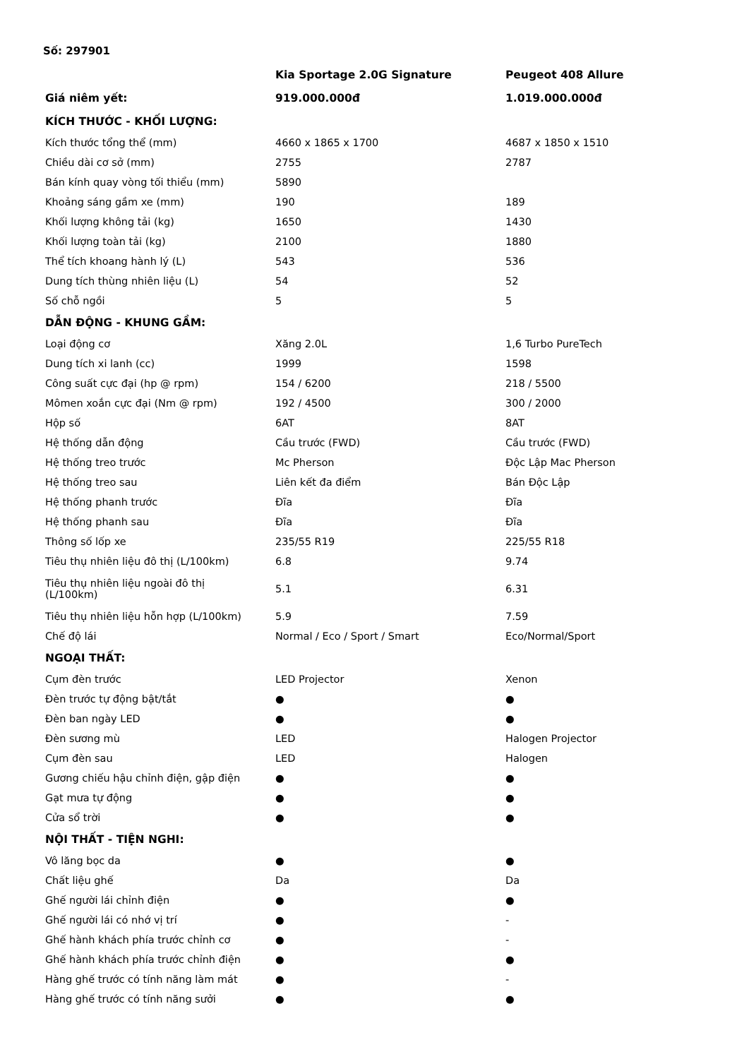Số: 297901
| | Kia Sportage 2.0G Signature | Peugeot 408 Allure |
| --- | --- | --- |
| Giá niêm yết: | 919.000.000đ | 1.019.000.000đ |
| KÍCH THƯỚC - KHỐI LƯỢNG: | | |
| Kích thước tổng thể (mm) | 4660 x 1865 x 1700 | 4687 x 1850 x 1510 |
| Chiều dài cơ sở (mm) | 2755 | 2787 |
| Bán kính quay vòng tối thiểu (mm) | 5890 | |
| Khoảng sáng gầm xe (mm) | 190 | 189 |
| Khối lượng không tải (kg) | 1650 | 1430 |
| Khối lượng toàn tải (kg) | 2100 | 1880 |
| Thể tích khoang hành lý (L) | 543 | 536 |
| Dung tích thùng nhiên liệu (L) | 54 | 52 |
| Số chỗ ngồi | 5 | 5 |
| DẪN ĐỘNG - KHUNG GẦM: | | |
| Loại động cơ | Xăng 2.0L | 1,6 Turbo PureTech |
| Dung tích xi lanh (cc) | 1999 | 1598 |
| Công suất cực đại (hp @ rpm) | 154 / 6200 | 218 / 5500 |
| Mômen xoắn cực đại (Nm @ rpm) | 192 / 4500 | 300 / 2000 |
| Hộp số | 6AT | 8AT |
| Hệ thống dẫn động | Cầu trước (FWD) | Cầu trước (FWD) |
| Hệ thống treo trước | Mc Pherson | Độc Lập Mac Pherson |
| Hệ thống treo sau | Liên kết đa điểm | Bán Độc Lập |
| Hệ thống phanh trước | Đĩa | Đĩa |
| Hệ thống phanh sau | Đĩa | Đĩa |
| Thông số lốp xe | 235/55 R19 | 225/55 R18 |
| Tiêu thụ nhiên liệu đô thị (L/100km) | 6.8 | 9.74 |
| Tiêu thụ nhiên liệu ngoài đô thị (L/100km) | 5.1 | 6.31 |
| Tiêu thụ nhiên liệu hỗn hợp (L/100km) | 5.9 | 7.59 |
| Chế độ lái | Normal / Eco / Sport / Smart | Eco/Normal/Sport |
| NGOẠI THẤT: | | |
| Cụm đèn trước | LED Projector | Xenon |
| Đèn trước tự động bật/tắt | ● | ● |
| Đèn ban ngày LED | ● | ● |
| Đèn sương mù | LED | Halogen Projector |
| Cụm đèn sau | LED | Halogen |
| Gương chiếu hậu chỉnh điện, gập điện | ● | ● |
| Gạt mưa tự động | ● | ● |
| Cửa sổ trời | ● | ● |
| NỘI THẤT - TIỆN NGHI: | | |
| Vô lăng bọc da | ● | ● |
| Chất liệu ghế | Da | Da |
| Ghế người lái chỉnh điện | ● | ● |
| Ghế người lái có nhớ vị trí | ● | - |
| Ghế hành khách phía trước chỉnh cơ | ● | - |
| Ghế hành khách phía trước chỉnh điện | ● | ● |
| Hàng ghế trước có tính năng làm mát | ● | - |
| Hàng ghế trước có tính năng sưởi | ● | ● |